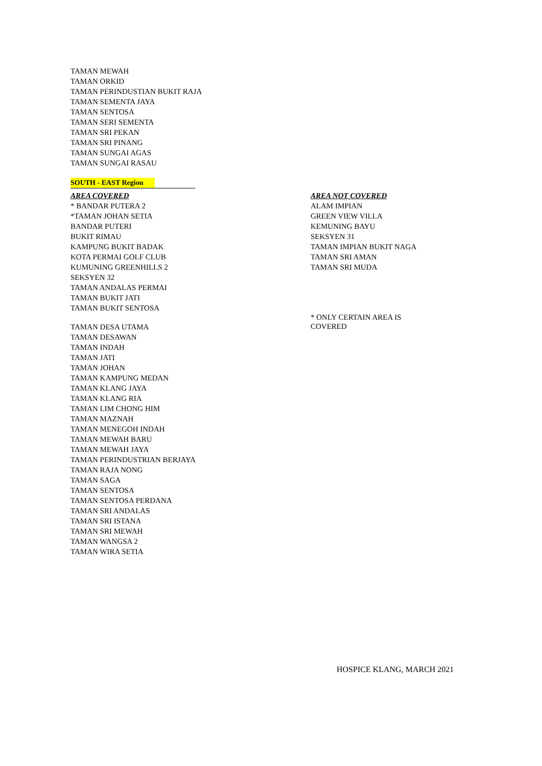TAMAN MEWAH
TAMAN ORKID
TAMAN PERINDUSTIAN BUKIT RAJA
TAMAN SEMENTA JAYA
TAMAN SENTOSA
TAMAN SERI SEMENTA
TAMAN SRI PEKAN
TAMAN SRI PINANG
TAMAN SUNGAI AGAS
TAMAN SUNGAI RASAU
SOUTH - EAST Region
| AREA COVERED * BANDAR PUTERA 2 *TAMAN JOHAN SETIA BANDAR PUTERI BUKIT RIMAU KAMPUNG BUKIT BADAK KOTA PERMAI GOLF CLUB KUMUNING GREENHILLS 2 SEKSYEN 32 TAMAN ANDALAS PERMAI TAMAN BUKIT JATI TAMAN BUKIT SENTOSA TAMAN DESA UTAMA TAMAN DESAWAN TAMAN INDAH TAMAN JATI TAMAN JOHAN TAMAN KAMPUNG MEDAN TAMAN KLANG JAYA TAMAN KLANG RIA TAMAN LIM CHONG HIM TAMAN MAZNAH TAMAN MENEGOH INDAH TAMAN MEWAH BARU TAMAN MEWAH JAYA TAMAN PERINDUSTRIAN BERJAYA TAMAN RAJA NONG TAMAN SAGA TAMAN SENTOSA TAMAN SENTOSA PERDANA TAMAN SRI ANDALAS TAMAN SRI ISTANA TAMAN SRI MEWAH TAMAN WANGSA 2 TAMAN WIRA SETIA | AREA NOT COVERED ALAM IMPIAN GREEN VIEW VILLA KEMUNING BAYU SEKSYEN 31 TAMAN IMPIAN BUKIT NAGA TAMAN SRI AMAN TAMAN SRI MUDA * ONLY CERTAIN AREA IS COVERED |
HOSPICE KLANG, MARCH 2021